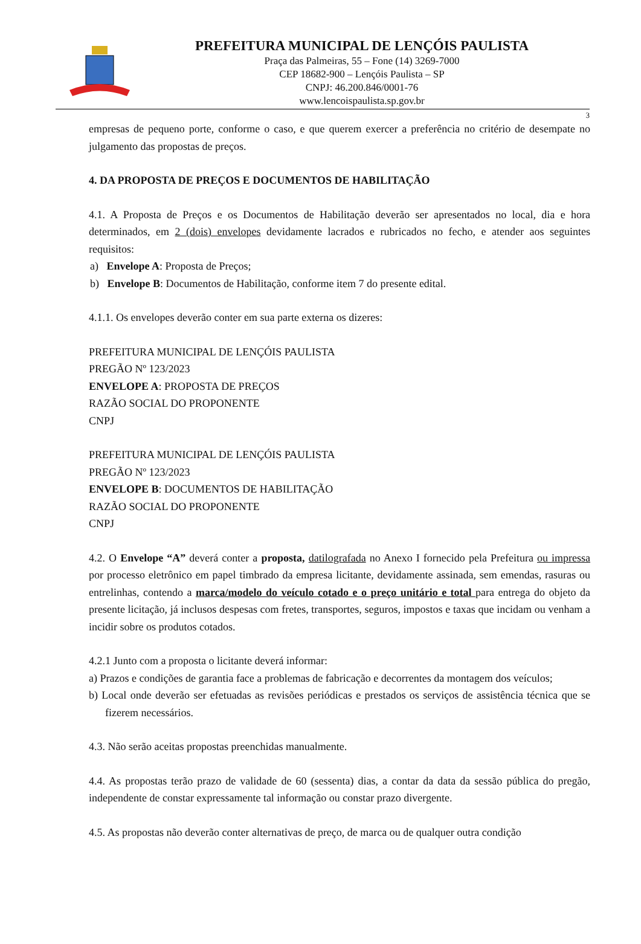PREFEITURA MUNICIPAL DE LENÇÓIS PAULISTA
Praça das Palmeiras, 55 – Fone (14) 3269-7000
CEP 18682-900 – Lençóis Paulista – SP
CNPJ: 46.200.846/0001-76
www.lencoispaulista.sp.gov.br
3
empresas de pequeno porte, conforme o caso, e que querem exercer a preferência no critério de desempate no julgamento das propostas de preços.
4. DA PROPOSTA DE PREÇOS E DOCUMENTOS DE HABILITAÇÃO
4.1. A Proposta de Preços e os Documentos de Habilitação deverão ser apresentados no local, dia e hora determinados, em 2 (dois) envelopes devidamente lacrados e rubricados no fecho, e atender aos seguintes requisitos:
a) Envelope A: Proposta de Preços;
b) Envelope B: Documentos de Habilitação, conforme item 7 do presente edital.
4.1.1. Os envelopes deverão conter em sua parte externa os dizeres:
PREFEITURA MUNICIPAL DE LENÇÓIS PAULISTA
PREGÃO Nº 123/2023
ENVELOPE A: PROPOSTA DE PREÇOS
RAZÃO SOCIAL DO PROPONENTE
CNPJ
PREFEITURA MUNICIPAL DE LENÇÓIS PAULISTA
PREGÃO Nº 123/2023
ENVELOPE B: DOCUMENTOS DE HABILITAÇÃO
RAZÃO SOCIAL DO PROPONENTE
CNPJ
4.2. O Envelope “A” deverá conter a proposta, datilografada no Anexo I fornecido pela Prefeitura ou impressa por processo eletrônico em papel timbrado da empresa licitante, devidamente assinada, sem emendas, rasuras ou entrelinhas, contendo a marca/modelo do veículo cotado e o preço unitário e total para entrega do objeto da presente licitação, já inclusos despesas com fretes, transportes, seguros, impostos e taxas que incidam ou venham a incidir sobre os produtos cotados.
4.2.1 Junto com a proposta o licitante deverá informar:
a) Prazos e condições de garantia face a problemas de fabricação e decorrentes da montagem dos veículos;
b) Local onde deverão ser efetuadas as revisões periódicas e prestados os serviços de assistência técnica que se fizerem necessários.
4.3. Não serão aceitas propostas preenchidas manualmente.
4.4. As propostas terão prazo de validade de 60 (sessenta) dias, a contar da data da sessão pública do pregão, independente de constar expressamente tal informação ou constar prazo divergente.
4.5. As propostas não deverão conter alternativas de preço, de marca ou de qualquer outra condição